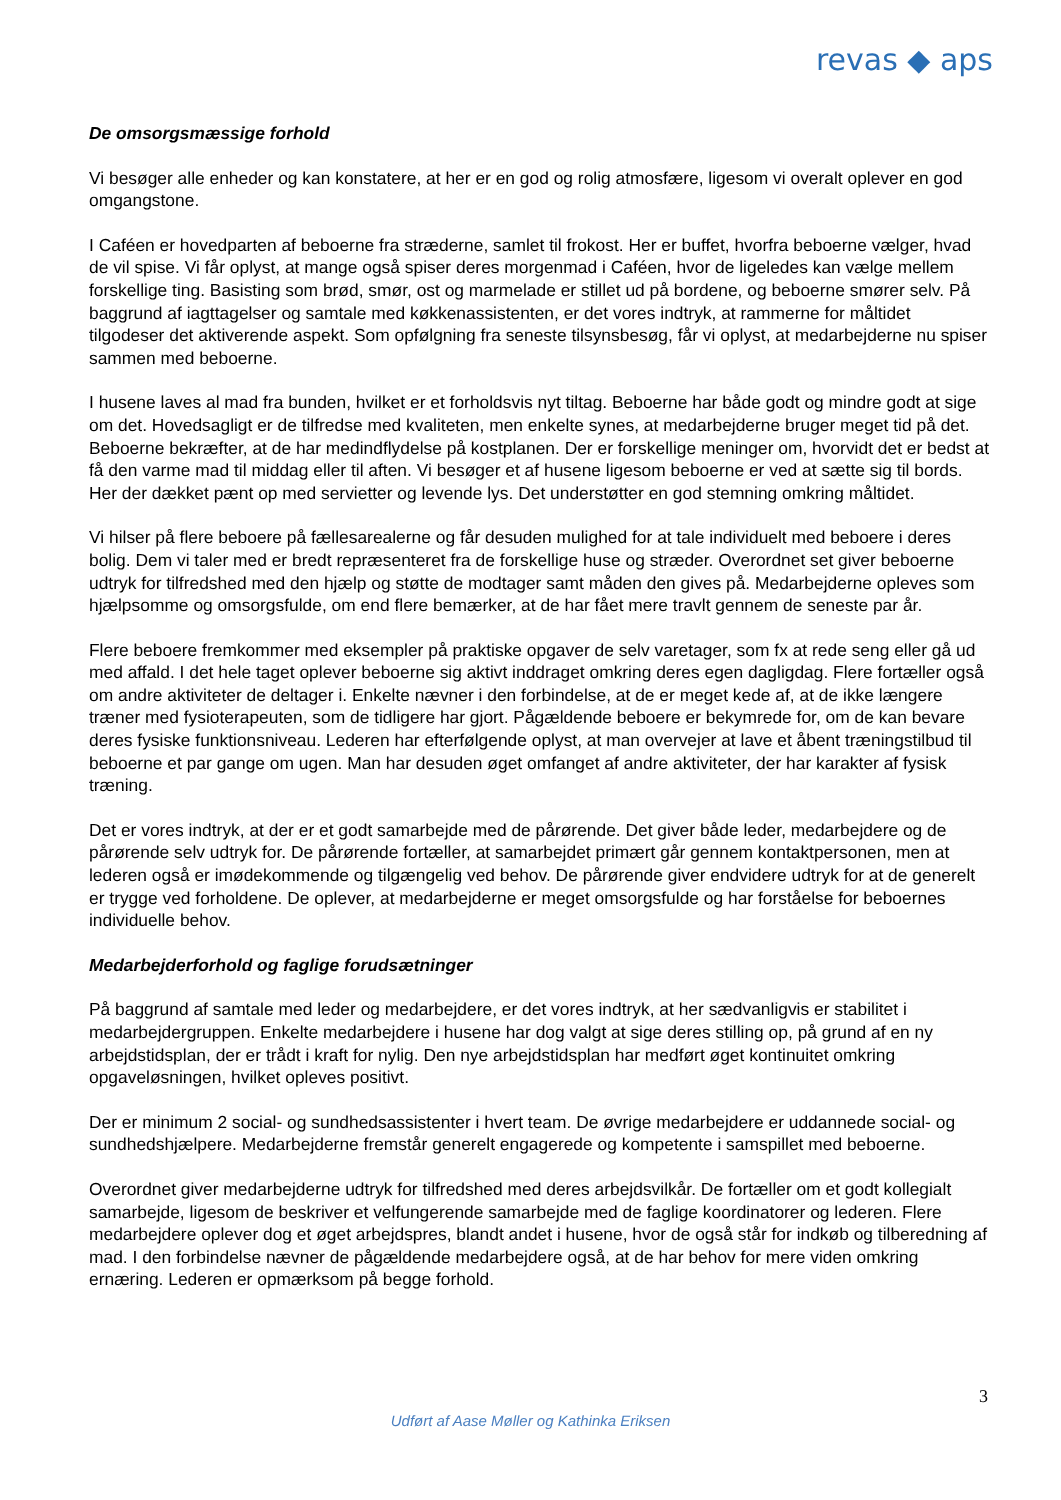revas ◆ aps
De omsorgsmæssige forhold
Vi besøger alle enheder og kan konstatere, at her er en god og rolig atmosfære, ligesom vi overalt oplever en god omgangstone.
I Caféen er hovedparten af beboerne fra stræderne, samlet til frokost. Her er buffet, hvorfra beboerne vælger, hvad de vil spise. Vi får oplyst, at mange også spiser deres morgenmad i Caféen, hvor de ligeledes kan vælge mellem forskellige ting. Basisting som brød, smør, ost og marmelade er stillet ud på bordene, og beboerne smører selv. På baggrund af iagttagelser og samtale med køkkenassistenten, er det vores indtryk, at rammerne for måltidet tilgodeser det aktiverende aspekt. Som opfølgning fra seneste tilsynsbesøg, får vi oplyst, at medarbejderne nu spiser sammen med beboerne.
I husene laves al mad fra bunden, hvilket er et forholdsvis nyt tiltag. Beboerne har både godt og mindre godt at sige om det. Hovedsagligt er de tilfredse med kvaliteten, men enkelte synes, at medarbejderne bruger meget tid på det. Beboerne bekræfter, at de har medindflydelse på kostplanen. Der er forskellige meninger om, hvorvidt det er bedst at få den varme mad til middag eller til aften. Vi besøger et af husene ligesom beboerne er ved at sætte sig til bords. Her der dækket pænt op med servietter og levende lys. Det understøtter en god stemning omkring måltidet.
Vi hilser på flere beboere på fællesarealerne og får desuden mulighed for at tale individuelt med beboere i deres bolig. Dem vi taler med er bredt repræsenteret fra de forskellige huse og stræder. Overordnet set giver beboerne udtryk for tilfredshed med den hjælp og støtte de modtager samt måden den gives på. Medarbejderne opleves som hjælpsomme og omsorgsfulde, om end flere bemærker, at de har fået mere travlt gennem de seneste par år.
Flere beboere fremkommer med eksempler på praktiske opgaver de selv varetager, som fx at rede seng eller gå ud med affald. I det hele taget oplever beboerne sig aktivt inddraget omkring deres egen dagligdag. Flere fortæller også om andre aktiviteter de deltager i. Enkelte nævner i den forbindelse, at de er meget kede af, at de ikke længere træner med fysioterapeuten, som de tidligere har gjort. Pågældende beboere er bekymrede for, om de kan bevare deres fysiske funktionsniveau. Lederen har efterfølgende oplyst, at man overvejer at lave et åbent træningstilbud til beboerne et par gange om ugen. Man har desuden øget omfanget af andre aktiviteter, der har karakter af fysisk træning.
Det er vores indtryk, at der er et godt samarbejde med de pårørende. Det giver både leder, medarbejdere og de pårørende selv udtryk for. De pårørende fortæller, at samarbejdet primært går gennem kontaktpersonen, men at lederen også er imødekommende og tilgængelig ved behov. De pårørende giver endvidere udtryk for at de generelt er trygge ved forholdene. De oplever, at medarbejderne er meget omsorgsfulde og har forståelse for beboernes individuelle behov.
Medarbejderforhold og faglige forudsætninger
På baggrund af samtale med leder og medarbejdere, er det vores indtryk, at her sædvanligvis er stabilitet i medarbejdergruppen. Enkelte medarbejdere i husene har dog valgt at sige deres stilling op, på grund af en ny arbejdstidsplan, der er trådt i kraft for nylig. Den nye arbejdstidsplan har medført øget kontinuitet omkring opgaveløsningen, hvilket opleves positivt.
Der er minimum 2 social- og sundhedsassistenter i hvert team. De øvrige medarbejdere er uddannede social- og sundhedshjælpere. Medarbejderne fremstår generelt engagerede og kompetente i samspillet med beboerne.
Overordnet giver medarbejderne udtryk for tilfredshed med deres arbejdsvilkår. De fortæller om et godt kollegialt samarbejde, ligesom de beskriver et velfungerende samarbejde med de faglige koordinatorer og lederen. Flere medarbejdere oplever dog et øget arbejdspres, blandt andet i husene, hvor de også står for indkøb og tilberedning af mad. I den forbindelse nævner de pågældende medarbejdere også, at de har behov for mere viden omkring ernæring. Lederen er opmærksom på begge forhold.
3
Udført af Aase Møller og Kathinka Eriksen